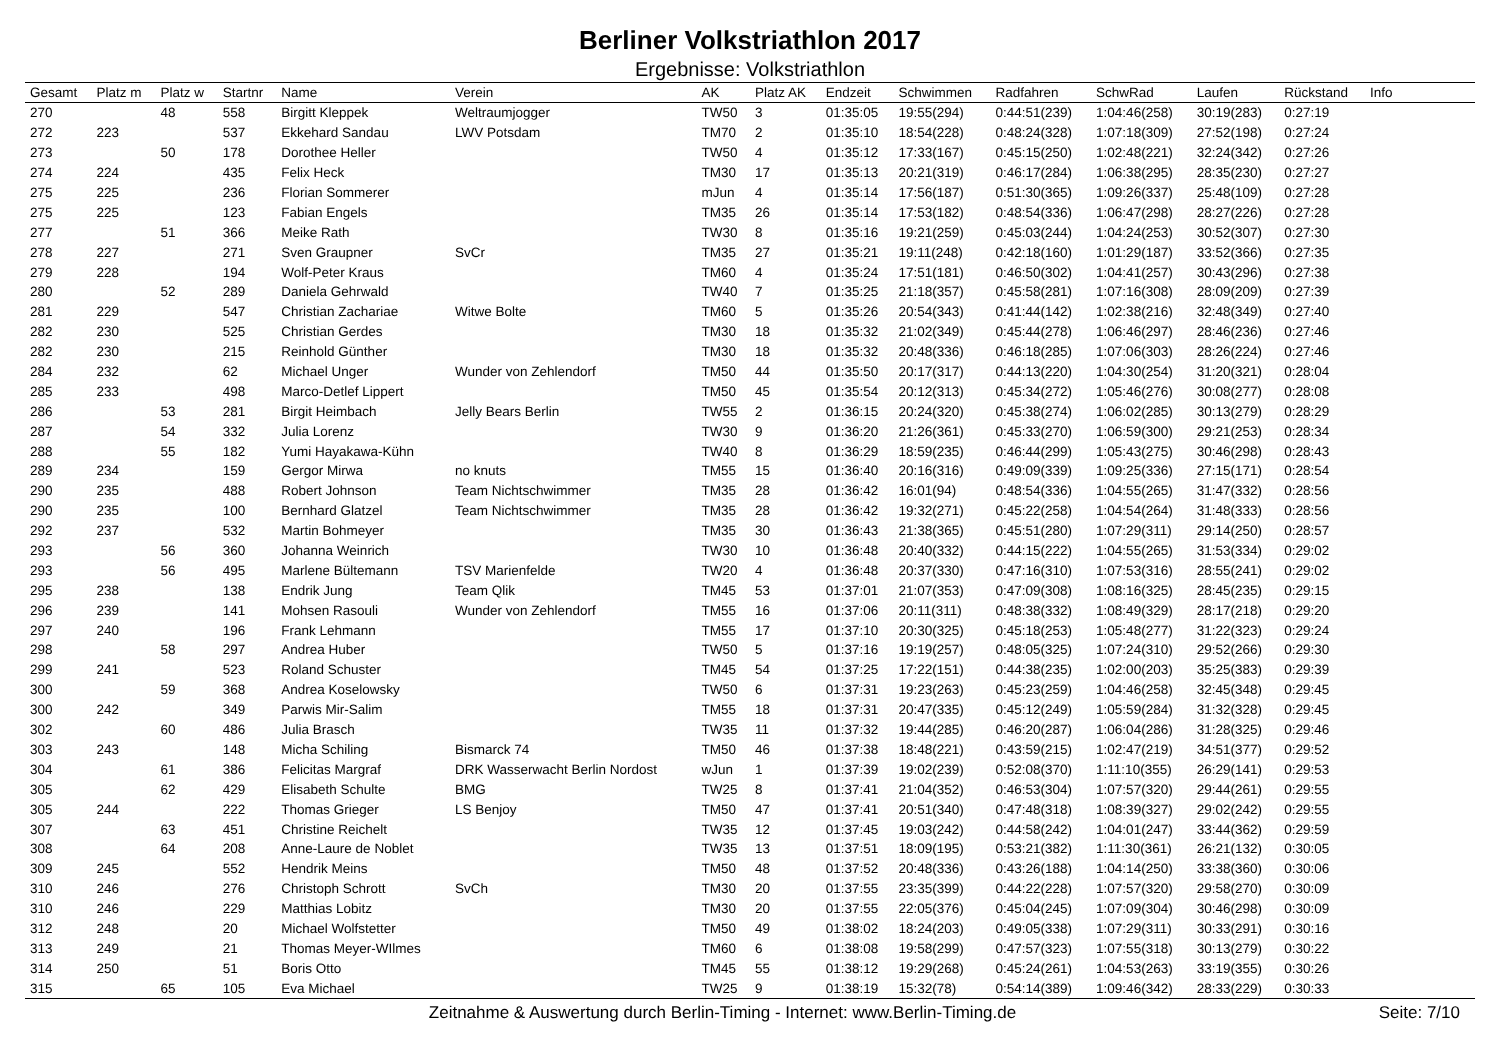Berliner Volkstriathlon 2017
Ergebnisse: Volkstriathlon
| Gesamt | Platz m | Platz w | Startnr | Name | Verein | AK | Platz AK | Endzeit | Schwimmen | Radfahren | SchwRad | Laufen | Rückstand | Info |
| --- | --- | --- | --- | --- | --- | --- | --- | --- | --- | --- | --- | --- | --- | --- |
| 270 | | 48 | 558 | Birgitt Kleppek | Weltraumjogger | TW50 | 3 | 01:35:05 | 19:55(294) | 0:44:51(239) | 1:04:46(258) | 30:19(283) | 0:27:19 | |
| 272 | 223 | | 537 | Ekkehard Sandau | LWV Potsdam | TM70 | 2 | 01:35:10 | 18:54(228) | 0:48:24(328) | 1:07:18(309) | 27:52(198) | 0:27:24 | |
| 273 | | 50 | 178 | Dorothee Heller | | TW50 | 4 | 01:35:12 | 17:33(167) | 0:45:15(250) | 1:02:48(221) | 32:24(342) | 0:27:26 | |
| 274 | 224 | | 435 | Felix Heck | | TM30 | 17 | 01:35:13 | 20:21(319) | 0:46:17(284) | 1:06:38(295) | 28:35(230) | 0:27:27 | |
| 275 | 225 | | 236 | Florian Sommerer | | mJun | 4 | 01:35:14 | 17:56(187) | 0:51:30(365) | 1:09:26(337) | 25:48(109) | 0:27:28 | |
| 275 | 225 | | 123 | Fabian Engels | | TM35 | 26 | 01:35:14 | 17:53(182) | 0:48:54(336) | 1:06:47(298) | 28:27(226) | 0:27:28 | |
| 277 | | 51 | 366 | Meike Rath | | TW30 | 8 | 01:35:16 | 19:21(259) | 0:45:03(244) | 1:04:24(253) | 30:52(307) | 0:27:30 | |
| 278 | 227 | | 271 | Sven Graupner | SvCr | TM35 | 27 | 01:35:21 | 19:11(248) | 0:42:18(160) | 1:01:29(187) | 33:52(366) | 0:27:35 | |
| 279 | 228 | | 194 | Wolf-Peter Kraus | | TM60 | 4 | 01:35:24 | 17:51(181) | 0:46:50(302) | 1:04:41(257) | 30:43(296) | 0:27:38 | |
| 280 | | 52 | 289 | Daniela Gehrwald | | TW40 | 7 | 01:35:25 | 21:18(357) | 0:45:58(281) | 1:07:16(308) | 28:09(209) | 0:27:39 | |
| 281 | 229 | | 547 | Christian Zachariae | Witwe Bolte | TM60 | 5 | 01:35:26 | 20:54(343) | 0:41:44(142) | 1:02:38(216) | 32:48(349) | 0:27:40 | |
| 282 | 230 | | 525 | Christian Gerdes | | TM30 | 18 | 01:35:32 | 21:02(349) | 0:45:44(278) | 1:06:46(297) | 28:46(236) | 0:27:46 | |
| 282 | 230 | | 215 | Reinhold Günther | | TM30 | 18 | 01:35:32 | 20:48(336) | 0:46:18(285) | 1:07:06(303) | 28:26(224) | 0:27:46 | |
| 284 | 232 | | 62 | Michael Unger | Wunder von Zehlendorf | TM50 | 44 | 01:35:50 | 20:17(317) | 0:44:13(220) | 1:04:30(254) | 31:20(321) | 0:28:04 | |
| 285 | 233 | | 498 | Marco-Detlef Lippert | | TM50 | 45 | 01:35:54 | 20:12(313) | 0:45:34(272) | 1:05:46(276) | 30:08(277) | 0:28:08 | |
| 286 | | 53 | 281 | Birgit Heimbach | Jelly Bears Berlin | TW55 | 2 | 01:36:15 | 20:24(320) | 0:45:38(274) | 1:06:02(285) | 30:13(279) | 0:28:29 | |
| 287 | | 54 | 332 | Julia Lorenz | | TW30 | 9 | 01:36:20 | 21:26(361) | 0:45:33(270) | 1:06:59(300) | 29:21(253) | 0:28:34 | |
| 288 | | 55 | 182 | Yumi Hayakawa-Kühn | | TW40 | 8 | 01:36:29 | 18:59(235) | 0:46:44(299) | 1:05:43(275) | 30:46(298) | 0:28:43 | |
| 289 | 234 | | 159 | Gergor Mirwa | no knuts | TM55 | 15 | 01:36:40 | 20:16(316) | 0:49:09(339) | 1:09:25(336) | 27:15(171) | 0:28:54 | |
| 290 | 235 | | 488 | Robert Johnson | Team Nichtschwimmer | TM35 | 28 | 01:36:42 | 16:01(94) | 0:48:54(336) | 1:04:55(265) | 31:47(332) | 0:28:56 | |
| 290 | 235 | | 100 | Bernhard Glatzel | Team Nichtschwimmer | TM35 | 28 | 01:36:42 | 19:32(271) | 0:45:22(258) | 1:04:54(264) | 31:48(333) | 0:28:56 | |
| 292 | 237 | | 532 | Martin Bohmeyer | | TM35 | 30 | 01:36:43 | 21:38(365) | 0:45:51(280) | 1:07:29(311) | 29:14(250) | 0:28:57 | |
| 293 | | 56 | 360 | Johanna Weinrich | | TW30 | 10 | 01:36:48 | 20:40(332) | 0:44:15(222) | 1:04:55(265) | 31:53(334) | 0:29:02 | |
| 293 | | 56 | 495 | Marlene Bültemann | TSV Marienfelde | TW20 | 4 | 01:36:48 | 20:37(330) | 0:47:16(310) | 1:07:53(316) | 28:55(241) | 0:29:02 | |
| 295 | 238 | | 138 | Endrik Jung | Team Qlik | TM45 | 53 | 01:37:01 | 21:07(353) | 0:47:09(308) | 1:08:16(325) | 28:45(235) | 0:29:15 | |
| 296 | 239 | | 141 | Mohsen Rasouli | Wunder von Zehlendorf | TM55 | 16 | 01:37:06 | 20:11(311) | 0:48:38(332) | 1:08:49(329) | 28:17(218) | 0:29:20 | |
| 297 | 240 | | 196 | Frank Lehmann | | TM55 | 17 | 01:37:10 | 20:30(325) | 0:45:18(253) | 1:05:48(277) | 31:22(323) | 0:29:24 | |
| 298 | | 58 | 297 | Andrea Huber | | TW50 | 5 | 01:37:16 | 19:19(257) | 0:48:05(325) | 1:07:24(310) | 29:52(266) | 0:29:30 | |
| 299 | 241 | | 523 | Roland Schuster | | TM45 | 54 | 01:37:25 | 17:22(151) | 0:44:38(235) | 1:02:00(203) | 35:25(383) | 0:29:39 | |
| 300 | | 59 | 368 | Andrea Koselowsky | | TW50 | 6 | 01:37:31 | 19:23(263) | 0:45:23(259) | 1:04:46(258) | 32:45(348) | 0:29:45 | |
| 300 | 242 | | 349 | Parwis Mir-Salim | | TM55 | 18 | 01:37:31 | 20:47(335) | 0:45:12(249) | 1:05:59(284) | 31:32(328) | 0:29:45 | |
| 302 | | 60 | 486 | Julia Brasch | | TW35 | 11 | 01:37:32 | 19:44(285) | 0:46:20(287) | 1:06:04(286) | 31:28(325) | 0:29:46 | |
| 303 | 243 | | 148 | Micha Schiling | Bismarck 74 | TM50 | 46 | 01:37:38 | 18:48(221) | 0:43:59(215) | 1:02:47(219) | 34:51(377) | 0:29:52 | |
| 304 | | 61 | 386 | Felicitas Margraf | DRK Wasserwacht Berlin Nordost | wJun | 1 | 01:37:39 | 19:02(239) | 0:52:08(370) | 1:11:10(355) | 26:29(141) | 0:29:53 | |
| 305 | | 62 | 429 | Elisabeth Schulte | BMG | TW25 | 8 | 01:37:41 | 21:04(352) | 0:46:53(304) | 1:07:57(320) | 29:44(261) | 0:29:55 | |
| 305 | 244 | | 222 | Thomas Grieger | LS Benjoy | TM50 | 47 | 01:37:41 | 20:51(340) | 0:47:48(318) | 1:08:39(327) | 29:02(242) | 0:29:55 | |
| 307 | | 63 | 451 | Christine Reichelt | | TW35 | 12 | 01:37:45 | 19:03(242) | 0:44:58(242) | 1:04:01(247) | 33:44(362) | 0:29:59 | |
| 308 | | 64 | 208 | Anne-Laure de Noblet | | TW35 | 13 | 01:37:51 | 18:09(195) | 0:53:21(382) | 1:11:30(361) | 26:21(132) | 0:30:05 | |
| 309 | 245 | | 552 | Hendrik Meins | | TM50 | 48 | 01:37:52 | 20:48(336) | 0:43:26(188) | 1:04:14(250) | 33:38(360) | 0:30:06 | |
| 310 | 246 | | 276 | Christoph Schrott | SvCh | TM30 | 20 | 01:37:55 | 23:35(399) | 0:44:22(228) | 1:07:57(320) | 29:58(270) | 0:30:09 | |
| 310 | 246 | | 229 | Matthias Lobitz | | TM30 | 20 | 01:37:55 | 22:05(376) | 0:45:04(245) | 1:07:09(304) | 30:46(298) | 0:30:09 | |
| 312 | 248 | | 20 | Michael Wolfstetter | | TM50 | 49 | 01:38:02 | 18:24(203) | 0:49:05(338) | 1:07:29(311) | 30:33(291) | 0:30:16 | |
| 313 | 249 | | 21 | Thomas Meyer-WIlmes | | TM60 | 6 | 01:38:08 | 19:58(299) | 0:47:57(323) | 1:07:55(318) | 30:13(279) | 0:30:22 | |
| 314 | 250 | | 51 | Boris Otto | | TM45 | 55 | 01:38:12 | 19:29(268) | 0:45:24(261) | 1:04:53(263) | 33:19(355) | 0:30:26 | |
| 315 | | 65 | 105 | Eva Michael | | TW25 | 9 | 01:38:19 | 15:32(78) | 0:54:14(389) | 1:09:46(342) | 28:33(229) | 0:30:33 | |
Zeitnahme & Auswertung durch Berlin-Timing - Internet: www.Berlin-Timing.de Seite: 7/10